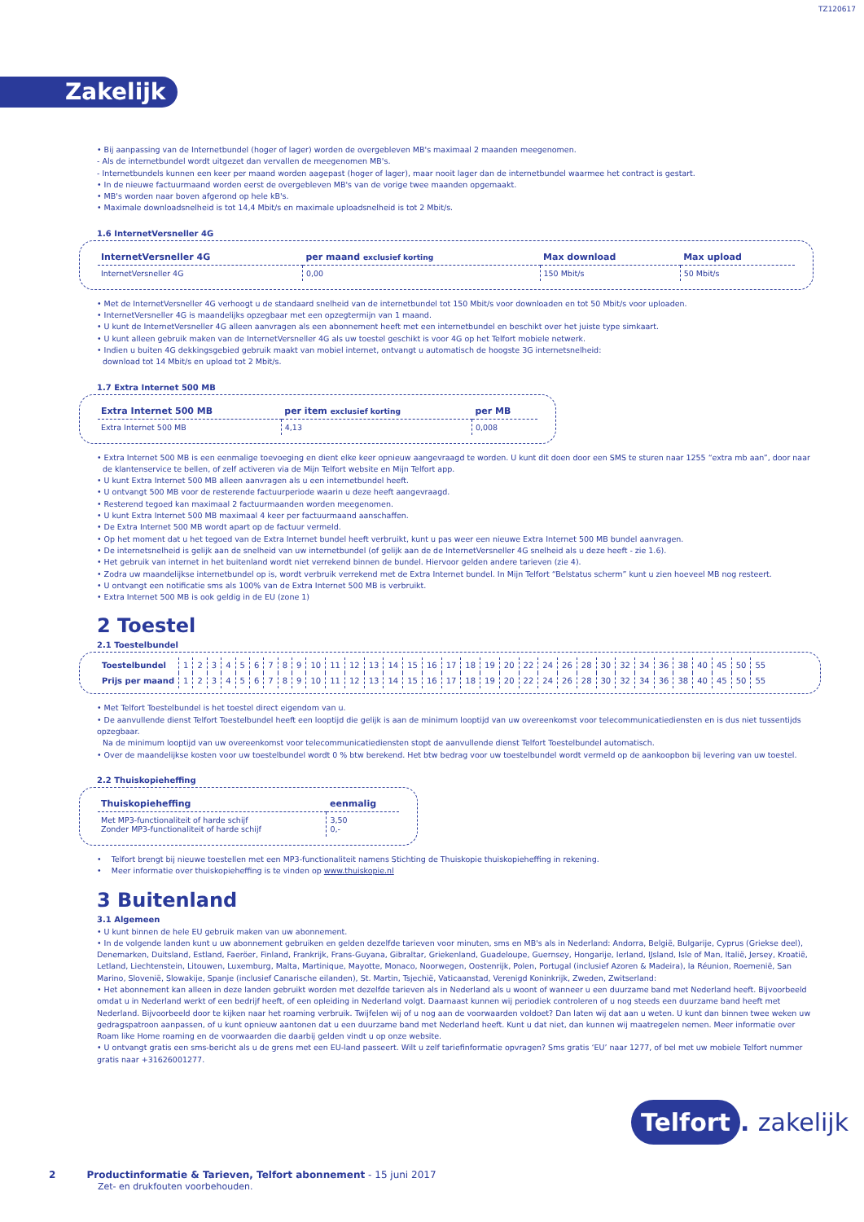TZ120617
Zakelijk
• Bij aanpassing van de Internetbundel (hoger of lager) worden de overgebleven MB's maximaal 2 maanden meegenomen.
- Als de internetbundel wordt uitgezet dan vervallen de meegenomen MB's.
- Internetbundels kunnen een keer per maand worden aagepast (hoger of lager), maar nooit lager dan de internetbundel waarmee het contract is gestart.
• In de nieuwe factuurmaand worden eerst de overgebleven MB's van de vorige twee maanden opgemaakt.
• MB's worden naar boven afgerond op hele kB's.
• Maximale downloadsnelheid is tot 14,4 Mbit/s en maximale uploadsnelheid is tot 2 Mbit/s.
1.6 InternetVersneller 4G
| InternetVersneller 4G | per maand exclusief korting | Max download | Max upload |
| --- | --- | --- | --- |
| InternetVersneller 4G | 0,00 | 150 Mbit/s | 50 Mbit/s |
• Met de InternetVersneller 4G verhoogt u de standaard snelheid van de internetbundel tot 150 Mbit/s voor downloaden en tot 50 Mbit/s voor uploaden.
• InternetVersneller 4G is maandelijks opzegbaar met een opzegtermijn van 1 maand.
• U kunt de InternetVersneller 4G alleen aanvragen als een abonnement heeft met een internetbundel en beschikt over het juiste type simkaart.
• U kunt alleen gebruik maken van de InternetVersneller 4G als uw toestel geschikt is voor 4G op het Telfort mobiele netwerk.
• Indien u buiten 4G dekkingsgebied gebruik maakt van mobiel internet, ontvangt u automatisch de hoogste 3G internetsnelheid:
download tot 14 Mbit/s en upload tot 2 Mbit/s.
1.7 Extra Internet 500 MB
| Extra Internet 500 MB | per item exclusief korting | per MB |
| --- | --- | --- |
| Extra Internet 500 MB | 4,13 | 0,008 |
• Extra Internet 500 MB is een eenmalige toevoeging en dient elke keer opnieuw aangevraagd te worden. U kunt dit doen door een SMS te sturen naar 1255 “extra mb aan”, door naar
de klantenservice te bellen, of zelf activeren via de Mijn Telfort website en Mijn Telfort app.
• U kunt Extra Internet 500 MB alleen aanvragen als u een internetbundel heeft.
• U ontvangt 500 MB voor de resterende factuurperiode waarin u deze heeft aangevraagd.
• Resterend tegoed kan maximaal 2 factuurmaanden worden meegenomen.
• U kunt Extra Internet 500 MB maximaal 4 keer per factuurmaand aanschaffen.
• De Extra Internet 500 MB wordt apart op de factuur vermeld.
• Op het moment dat u het tegoed van de Extra Internet bundel heeft verbruikt, kunt u pas weer een nieuwe Extra Internet 500 MB bundel aanvragen.
• De internetsnelheid is gelijk aan de snelheid van uw internetbundel (of gelijk aan de de InternetVersneller 4G snelheid als u deze heeft - zie 1.6).
• Het gebruik van internet in het buitenland wordt niet verrekend binnen de bundel. Hiervoor gelden andere tarieven (zie 4).
• Zodra uw maandelijkse internetbundel op is, wordt verbruik verrekend met de Extra Internet bundel. In Mijn Telfort “Belstatus scherm” kunt u zien hoeveel MB nog resteert.
• U ontvangt een notificatie sms als 100% van de Extra Internet 500 MB is verbruikt.
• Extra Internet 500 MB is ook geldig in de EU (zone 1)
2 Toestel
2.1 Toestelbundel
| Toestelbundel | 1 | 2 | 3 | 4 | 5 | 6 | 7 | 8 | 9 | 10 | 11 | 12 | 13 | 14 | 15 | 16 | 17 | 18 | 19 | 20 | 22 | 24 | 26 | 28 | 30 | 32 | 34 | 36 | 38 | 40 | 45 | 50 | 55 |
| Prijs per maand | 1 | 2 | 3 | 4 | 5 | 6 | 7 | 8 | 9 | 10 | 11 | 12 | 13 | 14 | 15 | 16 | 17 | 18 | 19 | 20 | 22 | 24 | 26 | 28 | 30 | 32 | 34 | 36 | 38 | 40 | 45 | 50 | 55 |
• Met Telfort Toestelbundel is het toestel direct eigendom van u.
• De aanvullende dienst Telfort Toestelbundel heeft een looptijd die gelijk is aan de minimum looptijd van uw overeenkomst voor telecommunicatiediensten en is dus niet tussentijds opzegbaar.
Na de minimum looptijd van uw overeenkomst voor telecommunicatiediensten stopt de aanvullende dienst Telfort Toestelbundel automatisch.
• Over de maandelijkse kosten voor uw toestelbundel wordt 0 % btw berekend. Het btw bedrag voor uw toestelbundel wordt vermeld op de aankoopbon bij levering van uw toestel.
2.2 Thuiskopieheffing
| Thuiskopieheffing | eenmalig |
| --- | --- |
| Met MP3-functionaliteit of harde schijf Zonder MP3-functionaliteit of harde schijf | 3,50 0,- |
• Telfort brengt bij nieuwe toestellen met een MP3-functionaliteit namens Stichting de Thuiskopie thuiskopieheffing in rekening.
• Meer informatie over thuiskopieheffing is te vinden op www.thuiskopie.nl
3 Buitenland
3.1 Algemeen
• U kunt binnen de hele EU gebruik maken van uw abonnement.
• In de volgende landen kunt u uw abonnement gebruiken en gelden dezelfde tarieven voor minuten, sms en MB's als in Nederland: Andorra, België, Bulgarije, Cyprus (Griekse deel), Denemarken, Duitsland, Estland, Faeröer, Finland, Frankrijk, Frans-Guyana, Gibraltar, Griekenland, Guadeloupe, Guernsey, Hongarije, Ierland, IJsland, Isle of Man, Italië, Jersey, Kroatië, Letland, Liechtenstein, Litouwen, Luxemburg, Malta, Martinique, Mayotte, Monaco, Noorwegen, Oostenrijk, Polen, Portugal (inclusief Azoren & Madeira), la Réunion, Roemenië, San Marino, Slovenië, Slowakije, Spanje (inclusief Canarische eilanden), St. Martin, Tsjechië, Vaticaanstad, Verenigd Koninkrijk, Zweden, Zwitserland:
• Het abonnement kan alleen in deze landen gebruikt worden met dezelfde tarieven als in Nederland als u woont of wanneer u een duurzame band met Nederland heeft. Bijvoorbeeld omdat u in Nederland werkt of een bedrijf heeft, of een opleiding in Nederland volgt. Daarnaast kunnen wij periodiek controleren of u nog steeds een duurzame band heeft met Nederland. Bijvoorbeeld door te kijken naar het roaming verbruik. Twijfelen wij of u nog aan de voorwaarden voldoet? Dan laten wij dat aan u weten. U kunt dan binnen twee weken uw gedragspatroon aanpassen, of u kunt opnieuw aantonen dat u een duurzame band met Nederland heeft. Kunt u dat niet, dan kunnen wij maatregelen nemen. Meer informatie over Roam like Home roaming en de voorwaarden die daarbij gelden vindt u op onze website.
• U ontvangt gratis een sms-bericht als u de grens met een EU-land passeert. Wilt u zelf tariefinformatie opvragen? Sms gratis ‘EU’ naar 1277, of bel met uw mobiele Telfort nummer gratis naar +31626001277.
Telfort. zakelijk
2 Productinformatie & Tarieven, Telfort abonnement - 15 juni 2017
Zet- en drukfouten voorbehouden.